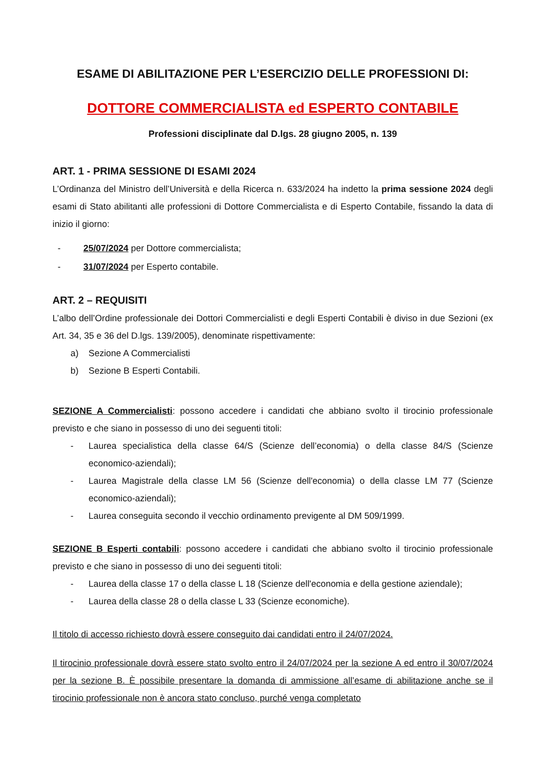ESAME DI ABILITAZIONE PER L’ESERCIZIO DELLE PROFESSIONI DI:
DOTTORE COMMERCIALISTA ed ESPERTO CONTABILE
Professioni disciplinate dal D.lgs. 28 giugno 2005, n. 139
ART. 1 - PRIMA SESSIONE DI ESAMI 2024
L’Ordinanza del Ministro dell’Università e della Ricerca n. 633/2024 ha indetto la prima sessione 2024 degli esami di Stato abilitanti alle professioni di Dottore Commercialista e di Esperto Contabile, fissando la data di inizio il giorno:
- 25/07/2024 per Dottore commercialista;
- 31/07/2024 per Esperto contabile.
ART. 2 – REQUISITI
L’albo dell’Ordine professionale dei Dottori Commercialisti e degli Esperti Contabili è diviso in due Sezioni (ex Art. 34, 35 e 36 del D.lgs. 139/2005), denominate rispettivamente:
a) Sezione A Commercialisti
b) Sezione B Esperti Contabili.
SEZIONE A Commercialisti: possono accedere i candidati che abbiano svolto il tirocinio professionale previsto e che siano in possesso di uno dei seguenti titoli:
- Laurea specialistica della classe 64/S (Scienze dell’economia) o della classe 84/S (Scienze economico-aziendali);
- Laurea Magistrale della classe LM 56 (Scienze dell'economia) o della classe LM 77 (Scienze economico-aziendali);
- Laurea conseguita secondo il vecchio ordinamento previgente al DM 509/1999.
SEZIONE B Esperti contabili: possono accedere i candidati che abbiano svolto il tirocinio professionale previsto e che siano in possesso di uno dei seguenti titoli:
- Laurea della classe 17 o della classe L 18 (Scienze dell'economia e della gestione aziendale);
- Laurea della classe 28 o della classe L 33 (Scienze economiche).
Il titolo di accesso richiesto dovrà essere conseguito dai candidati entro il 24/07/2024.
Il tirocinio professionale dovrà essere stato svolto entro il 24/07/2024 per la sezione A ed entro il 30/07/2024 per la sezione B. È possibile presentare la domanda di ammissione all’esame di abilitazione anche se il tirocinio professionale non è ancora stato concluso, purché venga completato